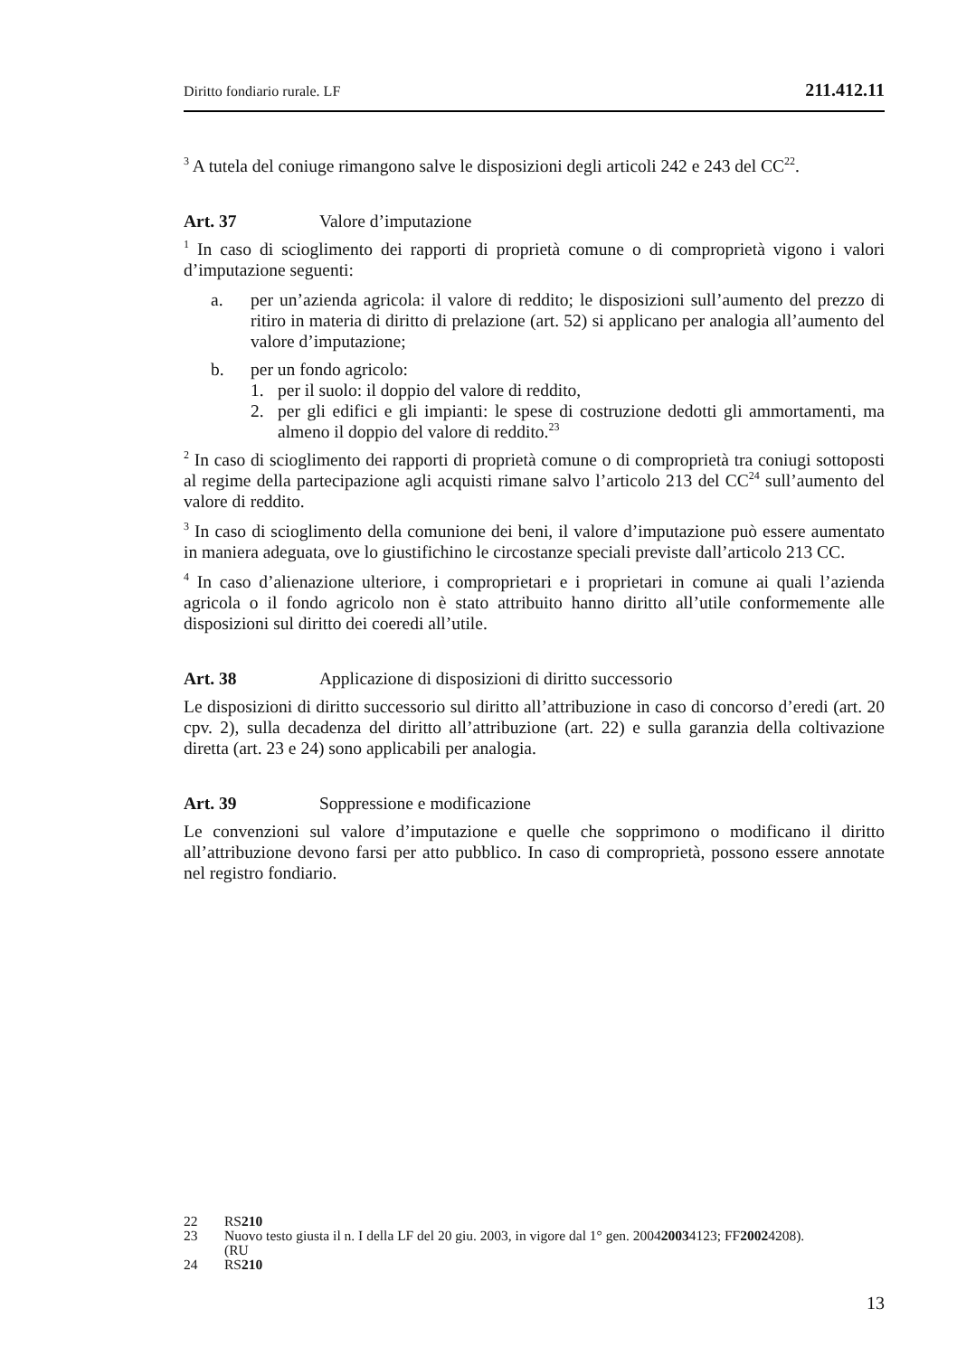Diritto fondiario rurale. LF 211.412.11
<sup>3</sup> A tutela del coniuge rimangono salve le disposizioni degli articoli 242 e 243 del CC<sup>22</sup>.
Art. 37 Valore d’imputazione
<sup>1</sup> In caso di scioglimento dei rapporti di proprietà comune o di comproprietà vigono i valori d’imputazione seguenti:
a. per un’azienda agricola: il valore di reddito; le disposizioni sull’aumento del prezzo di ritiro in materia di diritto di prelazione (art. 52) si applicano per analogia all’aumento del valore d’imputazione;
b. per un fondo agricolo:
1. per il suolo: il doppio del valore di reddito,
2. per gli edifici e gli impianti: le spese di costruzione dedotti gli ammortamenti, ma almeno il doppio del valore di reddito.<sup>23</sup>
<sup>2</sup> In caso di scioglimento dei rapporti di proprietà comune o di comproprietà tra coniugi sottoposti al regime della partecipazione agli acquisti rimane salvo l’articolo 213 del CC<sup>24</sup> sull’aumento del valore di reddito.
<sup>3</sup> In caso di scioglimento della comunione dei beni, il valore d’imputazione può essere aumentato in maniera adeguata, ove lo giustifichino le circostanze speciali previste dall’articolo 213 CC.
<sup>4</sup> In caso d’alienazione ulteriore, i comproprietari e i proprietari in comune ai quali l’azienda agricola o il fondo agricolo non è stato attribuito hanno diritto all’utile conformemente alle disposizioni sul diritto dei coeredi all’utile.
Art. 38 Applicazione di disposizioni di diritto successorio
Le disposizioni di diritto successorio sul diritto all’attribuzione in caso di concorso d’eredi (art. 20 cpv. 2), sulla decadenza del diritto all’attribuzione (art. 22) e sulla garanzia della coltivazione diretta (art. 23 e 24) sono applicabili per analogia.
Art. 39 Soppressione e modificazione
Le convenzioni sul valore d’imputazione e quelle che sopprimono o modificano il diritto all’attribuzione devono farsi per atto pubblico. In caso di comproprietà, possono essere annotate nel registro fondiario.
22 RS 210
23 Nuovo testo giusta il n. I della LF del 20 giu. 2003, in vigore dal 1° gen. 2004
(RU 2003 4123; FF 2002 4208).
24 RS 210
13